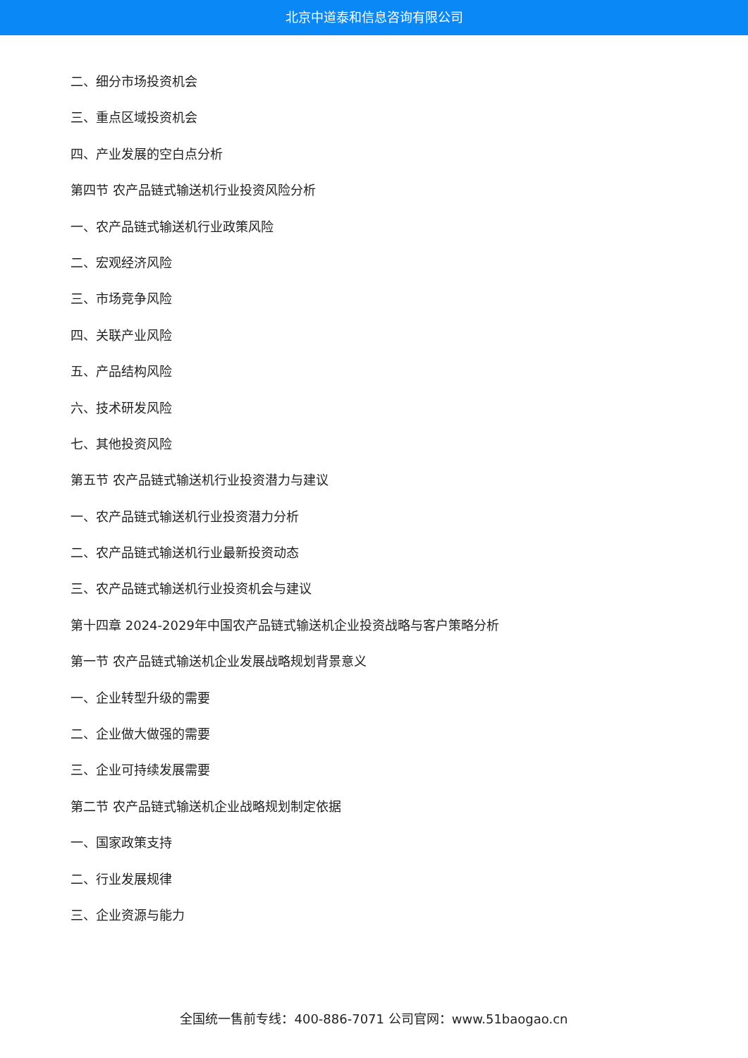北京中道泰和信息咨询有限公司
二、细分市场投资机会
三、重点区域投资机会
四、产业发展的空白点分析
第四节 农产品链式输送机行业投资风险分析
一、农产品链式输送机行业政策风险
二、宏观经济风险
三、市场竞争风险
四、关联产业风险
五、产品结构风险
六、技术研发风险
七、其他投资风险
第五节 农产品链式输送机行业投资潜力与建议
一、农产品链式输送机行业投资潜力分析
二、农产品链式输送机行业最新投资动态
三、农产品链式输送机行业投资机会与建议
第十四章 2024-2029年中国农产品链式输送机企业投资战略与客户策略分析
第一节 农产品链式输送机企业发展战略规划背景意义
一、企业转型升级的需要
二、企业做大做强的需要
三、企业可持续发展需要
第二节 农产品链式输送机企业战略规划制定依据
一、国家政策支持
二、行业发展规律
三、企业资源与能力
全国统一售前专线：400-886-7071 公司官网：www.51baogao.cn